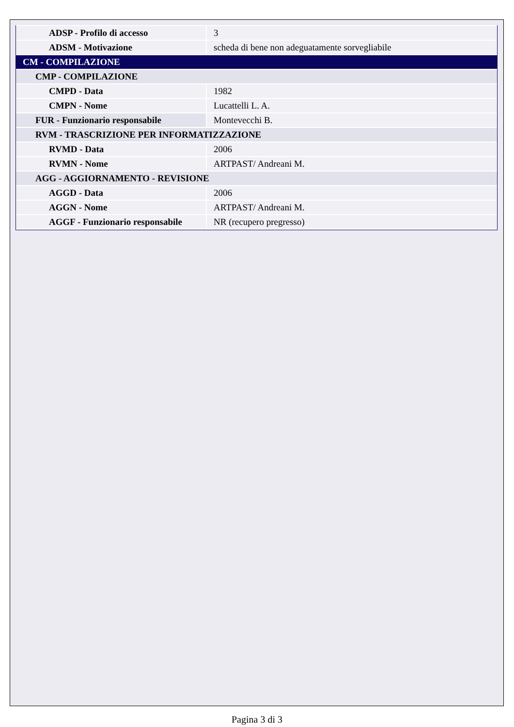| ADSP - Profilo di accesso | 3 |
| ADSM - Motivazione | scheda di bene non adeguatamente sorvegliabile |
| CM - COMPILAZIONE | |
| CMP - COMPILAZIONE | |
| CMPD - Data | 1982 |
| CMPN - Nome | Lucattelli L. A. |
| FUR - Funzionario responsabile | Montevecchi B. |
| RVM - TRASCRIZIONE PER INFORMATIZZAZIONE | |
| RVMD - Data | 2006 |
| RVMN - Nome | ARTPAST/ Andreani M. |
| AGG - AGGIORNAMENTO - REVISIONE | |
| AGGD - Data | 2006 |
| AGGN - Nome | ARTPAST/ Andreani M. |
| AGGF - Funzionario responsabile | NR (recupero pregresso) |
Pagina 3 di 3